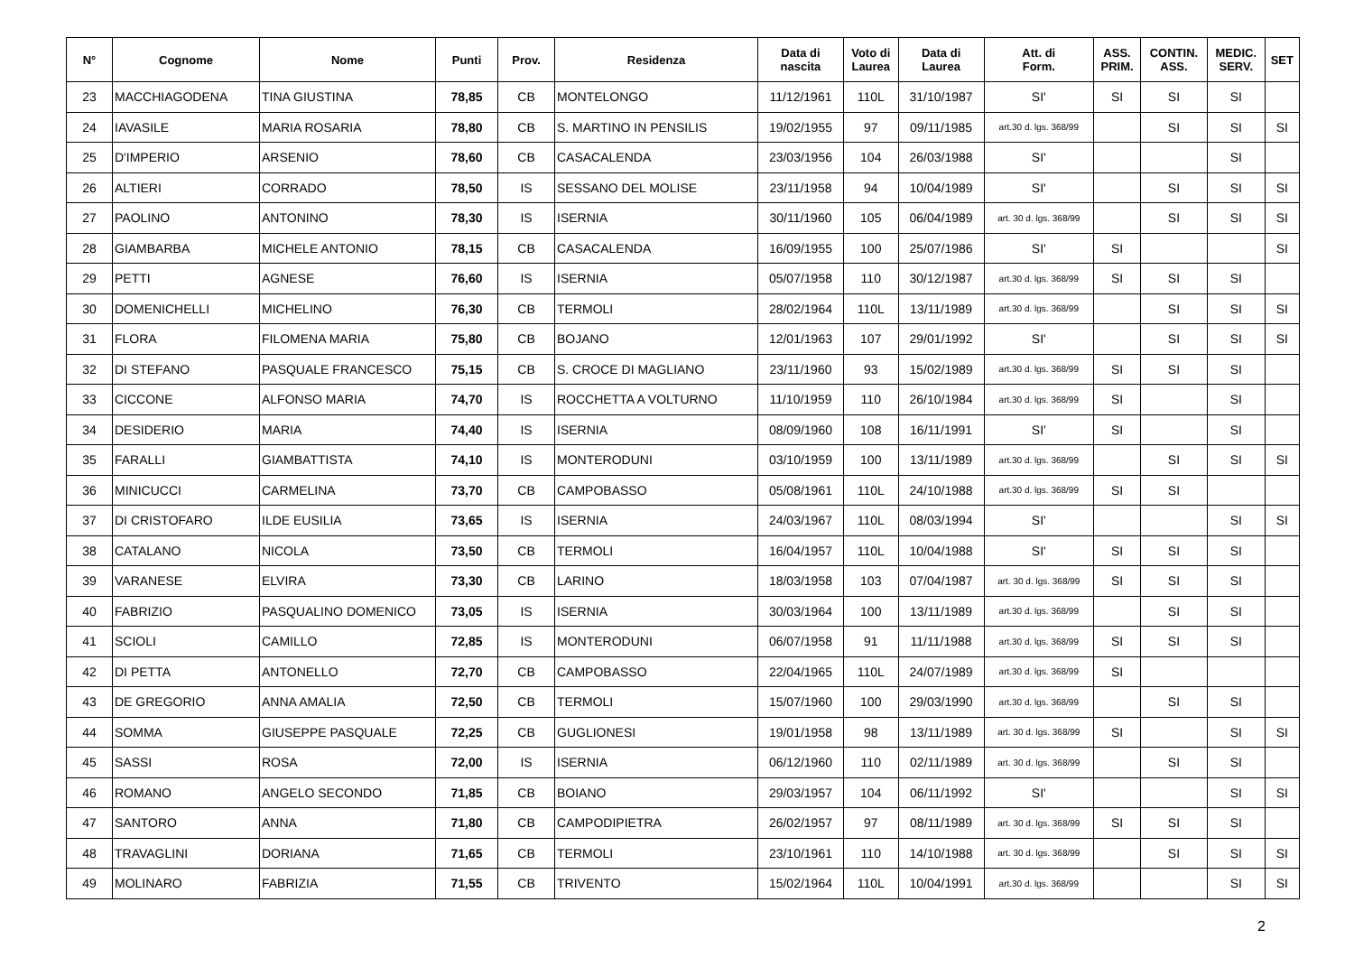| N° | Cognome | Nome | Punti | Prov. | Residenza | Data di nascita | Voto di Laurea | Data di Laurea | Att. di Form. | ASS. PRIM. | CONTIN. ASS. | MEDIC. SERV. | SET |
| --- | --- | --- | --- | --- | --- | --- | --- | --- | --- | --- | --- | --- | --- |
| 23 | MACCHIAGODENA | TINA GIUSTINA | 78,85 | CB | MONTELONGO | 11/12/1961 | 110L | 31/10/1987 | SI' | SI | SI | SI | |
| 24 | IAVASILE | MARIA ROSARIA | 78,80 | CB | S. MARTINO IN PENSILIS | 19/02/1955 | 97 | 09/11/1985 | art.30 d. lgs. 368/99 | | SI | SI | SI |
| 25 | D'IMPERIO | ARSENIO | 78,60 | CB | CASACALENDA | 23/03/1956 | 104 | 26/03/1988 | SI' | | | SI | |
| 26 | ALTIERI | CORRADO | 78,50 | IS | SESSANO DEL MOLISE | 23/11/1958 | 94 | 10/04/1989 | SI' | | SI | SI | SI |
| 27 | PAOLINO | ANTONINO | 78,30 | IS | ISERNIA | 30/11/1960 | 105 | 06/04/1989 | art. 30 d. lgs. 368/99 | | SI | SI | SI |
| 28 | GIAMBARBA | MICHELE ANTONIO | 78,15 | CB | CASACALENDA | 16/09/1955 | 100 | 25/07/1986 | SI' | SI | | | SI |
| 29 | PETTI | AGNESE | 76,60 | IS | ISERNIA | 05/07/1958 | 110 | 30/12/1987 | art.30 d. lgs. 368/99 | SI | SI | SI | |
| 30 | DOMENICHELLI | MICHELINO | 76,30 | CB | TERMOLI | 28/02/1964 | 110L | 13/11/1989 | art.30 d. lgs. 368/99 | | SI | SI | SI |
| 31 | FLORA | FILOMENA MARIA | 75,80 | CB | BOJANO | 12/01/1963 | 107 | 29/01/1992 | SI' | | SI | SI | SI |
| 32 | DI STEFANO | PASQUALE FRANCESCO | 75,15 | CB | S. CROCE DI MAGLIANO | 23/11/1960 | 93 | 15/02/1989 | art.30 d. lgs. 368/99 | SI | SI | SI | |
| 33 | CICCONE | ALFONSO MARIA | 74,70 | IS | ROCCHETTA A VOLTURNO | 11/10/1959 | 110 | 26/10/1984 | art.30 d. lgs. 368/99 | SI | | SI | |
| 34 | DESIDERIO | MARIA | 74,40 | IS | ISERNIA | 08/09/1960 | 108 | 16/11/1991 | SI' | SI | | SI | |
| 35 | FARALLI | GIAMBATTISTA | 74,10 | IS | MONTERODUNI | 03/10/1959 | 100 | 13/11/1989 | art.30 d. lgs. 368/99 | | SI | SI | SI |
| 36 | MINICUCCI | CARMELINA | 73,70 | CB | CAMPOBASSO | 05/08/1961 | 110L | 24/10/1988 | art.30 d. lgs. 368/99 | SI | SI | | |
| 37 | DI CRISTOFARO | ILDE EUSILIA | 73,65 | IS | ISERNIA | 24/03/1967 | 110L | 08/03/1994 | SI' | | | SI | SI |
| 38 | CATALANO | NICOLA | 73,50 | CB | TERMOLI | 16/04/1957 | 110L | 10/04/1988 | SI' | SI | SI | SI | |
| 39 | VARANESE | ELVIRA | 73,30 | CB | LARINO | 18/03/1958 | 103 | 07/04/1987 | art. 30 d. lgs. 368/99 | SI | SI | SI | |
| 40 | FABRIZIO | PASQUALINO DOMENICO | 73,05 | IS | ISERNIA | 30/03/1964 | 100 | 13/11/1989 | art.30 d. lgs. 368/99 | | SI | SI | |
| 41 | SCIOLI | CAMILLO | 72,85 | IS | MONTERODUNI | 06/07/1958 | 91 | 11/11/1988 | art.30 d. lgs. 368/99 | SI | SI | SI | |
| 42 | DI PETTA | ANTONELLO | 72,70 | CB | CAMPOBASSO | 22/04/1965 | 110L | 24/07/1989 | art.30 d. lgs. 368/99 | SI | | | |
| 43 | DE GREGORIO | ANNA AMALIA | 72,50 | CB | TERMOLI | 15/07/1960 | 100 | 29/03/1990 | art.30 d. lgs. 368/99 | | SI | SI | |
| 44 | SOMMA | GIUSEPPE PASQUALE | 72,25 | CB | GUGLIONESI | 19/01/1958 | 98 | 13/11/1989 | art. 30 d. lgs. 368/99 | SI | | SI | SI |
| 45 | SASSI | ROSA | 72,00 | IS | ISERNIA | 06/12/1960 | 110 | 02/11/1989 | art. 30 d. lgs. 368/99 | | SI | SI | |
| 46 | ROMANO | ANGELO SECONDO | 71,85 | CB | BOIANO | 29/03/1957 | 104 | 06/11/1992 | SI' | | | SI | SI |
| 47 | SANTORO | ANNA | 71,80 | CB | CAMPODIPIETRA | 26/02/1957 | 97 | 08/11/1989 | art. 30 d. lgs. 368/99 | SI | SI | SI | |
| 48 | TRAVAGLINI | DORIANA | 71,65 | CB | TERMOLI | 23/10/1961 | 110 | 14/10/1988 | art. 30 d. lgs. 368/99 | | SI | SI | SI |
| 49 | MOLINARO | FABRIZIA | 71,55 | CB | TRIVENTO | 15/02/1964 | 110L | 10/04/1991 | art.30 d. lgs. 368/99 | | | SI | SI |
2